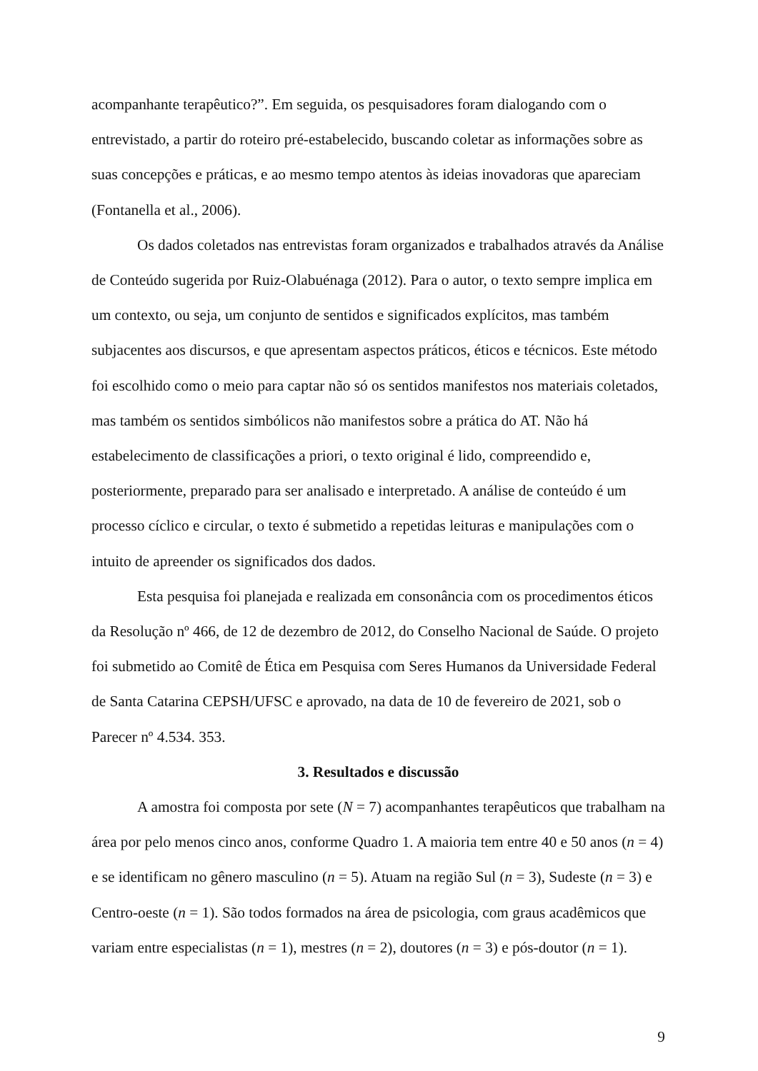acompanhante terapêutico?”. Em seguida, os pesquisadores foram dialogando com o entrevistado, a partir do roteiro pré-estabelecido, buscando coletar as informações sobre as suas concepções e práticas, e ao mesmo tempo atentos às ideias inovadoras que apareciam (Fontanella et al., 2006).
Os dados coletados nas entrevistas foram organizados e trabalhados através da Análise de Conteúdo sugerida por Ruiz-Olabuénaga (2012). Para o autor, o texto sempre implica em um contexto, ou seja, um conjunto de sentidos e significados explícitos, mas também subjacentes aos discursos, e que apresentam aspectos práticos, éticos e técnicos. Este método foi escolhido como o meio para captar não só os sentidos manifestos nos materiais coletados, mas também os sentidos simbólicos não manifestos sobre a prática do AT. Não há estabelecimento de classificações a priori, o texto original é lido, compreendido e, posteriormente, preparado para ser analisado e interpretado. A análise de conteúdo é um processo cíclico e circular, o texto é submetido a repetidas leituras e manipulações com o intuito de apreender os significados dos dados.
Esta pesquisa foi planejada e realizada em consonância com os procedimentos éticos da Resolução nº 466, de 12 de dezembro de 2012, do Conselho Nacional de Saúde. O projeto foi submetido ao Comitê de Ética em Pesquisa com Seres Humanos da Universidade Federal de Santa Catarina CEPSH/UFSC e aprovado, na data de 10 de fevereiro de 2021, sob o Parecer nº 4.534. 353.
3. Resultados e discussão
A amostra foi composta por sete (N = 7) acompanhantes terapêuticos que trabalham na área por pelo menos cinco anos, conforme Quadro 1. A maioria tem entre 40 e 50 anos (n = 4) e se identificam no gênero masculino (n = 5). Atuam na região Sul (n = 3), Sudeste (n = 3) e Centro-oeste (n = 1). São todos formados na área de psicologia, com graus acadêmicos que variam entre especialistas (n = 1), mestres (n = 2), doutores (n = 3) e pós-doutor (n = 1).
9